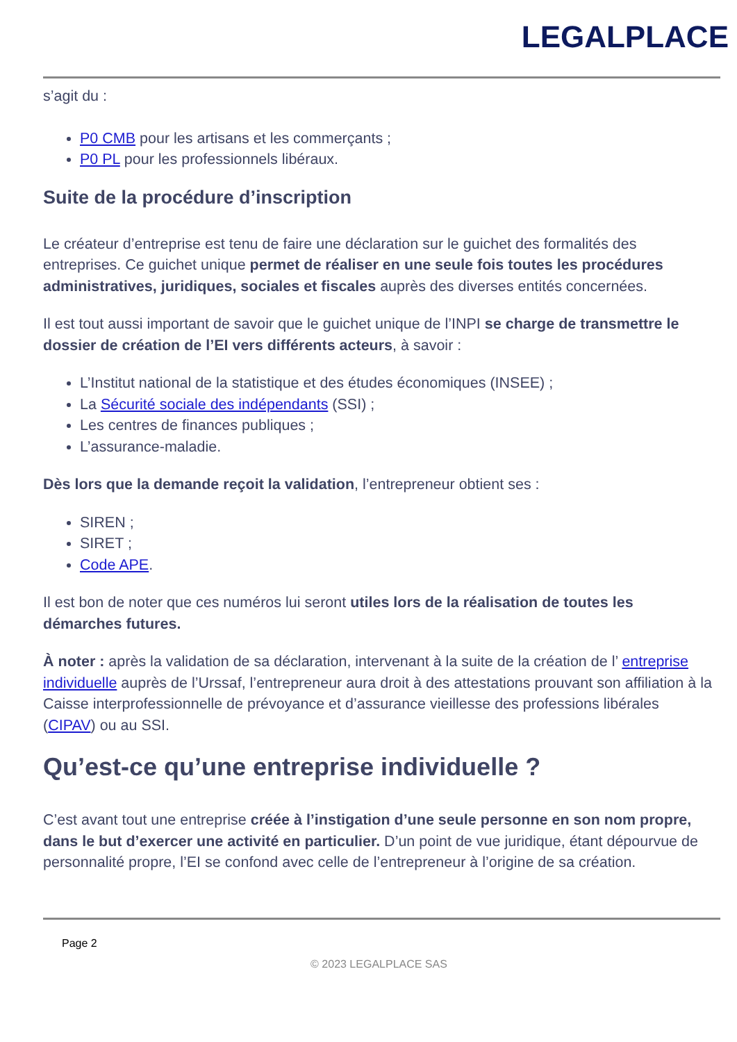LEGALPLACE
s’agit du :
P0 CMB pour les artisans et les commerçants ;
P0 PL pour les professionnels libéraux.
Suite de la procédure d’inscription
Le créateur d’entreprise est tenu de faire une déclaration sur le guichet des formalités des entreprises. Ce guichet unique permet de réaliser en une seule fois toutes les procédures administratives, juridiques, sociales et fiscales auprès des diverses entités concernées.
Il est tout aussi important de savoir que le guichet unique de l’INPI se charge de transmettre le dossier de création de l’EI vers différents acteurs, à savoir :
L’Institut national de la statistique et des études économiques (INSEE) ;
La Sécurité sociale des indépendants (SSI) ;
Les centres de finances publiques ;
L’assurance-maladie.
Dès lors que la demande reçoit la validation, l’entrepreneur obtient ses :
SIREN ;
SIRET ;
Code APE.
Il est bon de noter que ces numéros lui seront utiles lors de la réalisation de toutes les démarches futures.
À noter : après la validation de sa déclaration, intervenant à la suite de la création de l’ entreprise individuelle auprès de l’Urssaf, l’entrepreneur aura droit à des attestations prouvant son affiliation à la Caisse interprofessionnelle de prévoyance et d’assurance vieillesse des professions libérales (CIPAV) ou au SSI.
Qu’est-ce qu’une entreprise individuelle ?
C’est avant tout une entreprise créée à l’instigation d’une seule personne en son nom propre, dans le but d’exercer une activité en particulier. D’un point de vue juridique, étant dépourvue de personnalité propre, l’EI se confond avec celle de l’entrepreneur à l’origine de sa création.
Page 2
© 2023 LEGALPLACE SAS